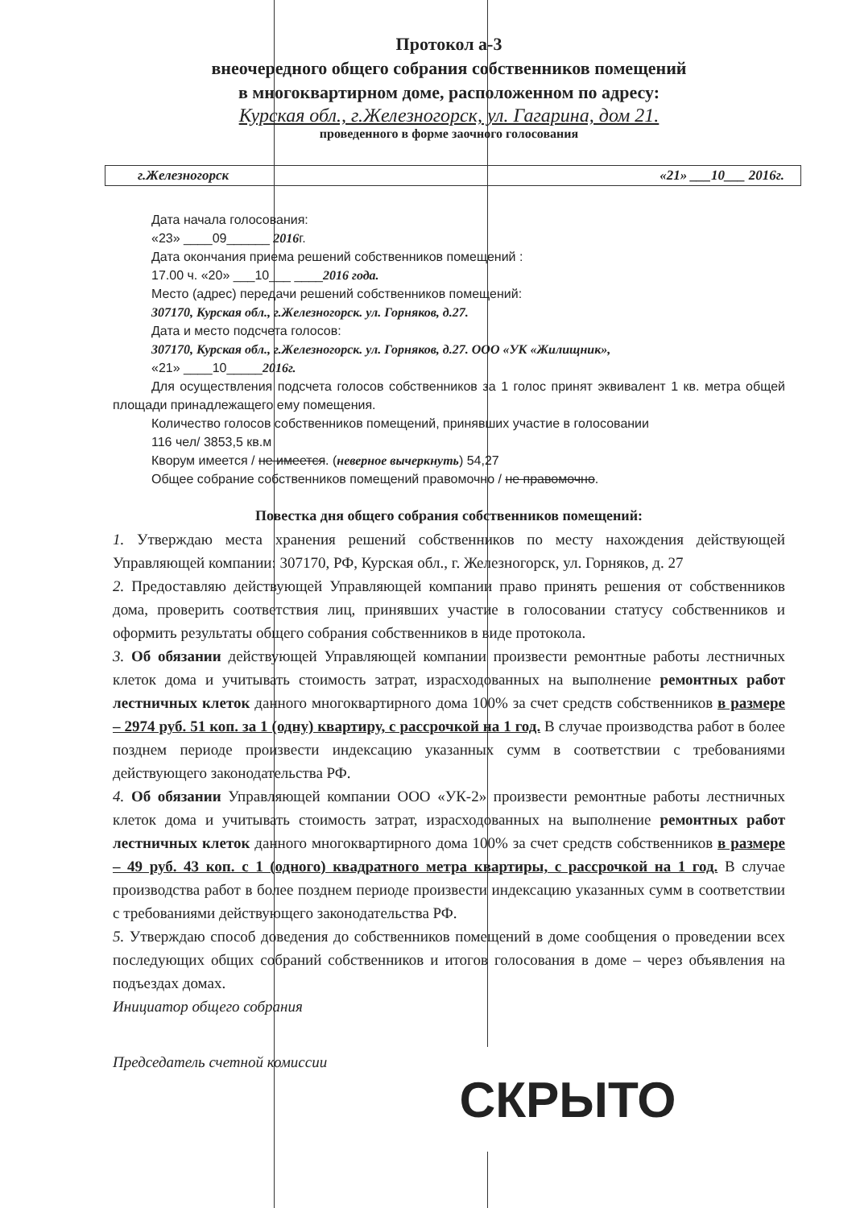Протокол a-3
внеочередного общего собрания собственников помещений
в многоквартирном доме, расположенном по адресу:
Курская обл., г.Железногорск, ул. Гагарина, дом 21.
проведенного в форме заочного голосования
г.Железногорск «21» ___10___ 2016г.
Дата начала голосования:
«23» ____09______ 2016г.
Дата окончания приема решений собственников помещений :
17.00 ч. «20» ___10___ ____2016 года.
Место (адрес) передачи решений собственников помещений:
307170, Курская обл., г.Железногорск. ул. Горняков, д.27.
Дата и место подсчета голосов:
307170, Курская обл., г.Железногорск. ул. Горняков, д.27. ООО «УК «Жилищник»,
«21» ____10_____2016г.
Для осуществления подсчета голосов собственников за 1 голос принят эквивалент 1 кв. метра общей площади принадлежащего ему помещения.
Количество голосов собственников помещений, принявших участие в голосовании
116 чел/ 3853,5 кв.м
Кворум имеется / не имеется. (неверное вычеркнуть) 54,27
Общее собрание собственников помещений правомочно / не правомочно.
Повестка дня общего собрания собственников помещений:
1. Утверждаю места хранения решений собственников по месту нахождения действующей Управляющей компании: 307170, РФ, Курская обл., г. Железногорск, ул. Горняков, д. 27
2. Предоставляю действующей Управляющей компании право принять решения от собственников дома, проверить соответствия лиц, принявших участие в голосовании статусу собственников и оформить результаты общего собрания собственников в виде протокола.
3. Об обязании действующей Управляющей компании произвести ремонтные работы лестничных клеток дома и учитывать стоимость затрат, израсходованных на выполнение ремонтных работ лестничных клеток данного многоквартирного дома 100% за счет средств собственников в размере – 2974 руб. 51 коп. за 1 (одну) квартиру, с рассрочкой на 1 год. В случае производства работ в более позднем периоде произвести индексацию указанных сумм в соответствии с требованиями действующего законодательства РФ.
4. Об обязании Управляющей компании ООО «УК-2» произвести ремонтные работы лестничных клеток дома и учитывать стоимость затрат, израсходованных на выполнение ремонтных работ лестничных клеток данного многоквартирного дома 100% за счет средств собственников в размере – 49 руб. 43 коп. с 1 (одного) квадратного метра квартиры, с рассрочкой на 1 год. В случае производства работ в более позднем периоде произвести индексацию указанных сумм в соответствии с требованиями действующего законодательства РФ.
5. Утверждаю способ доведения до собственников помещений в доме сообщения о проведении всех последующих общих собраний собственников и итогов голосования в доме – через объявления на подъездах домах.
Инициатор общего собрания
Председатель счетной комиссии
СКРЫТО